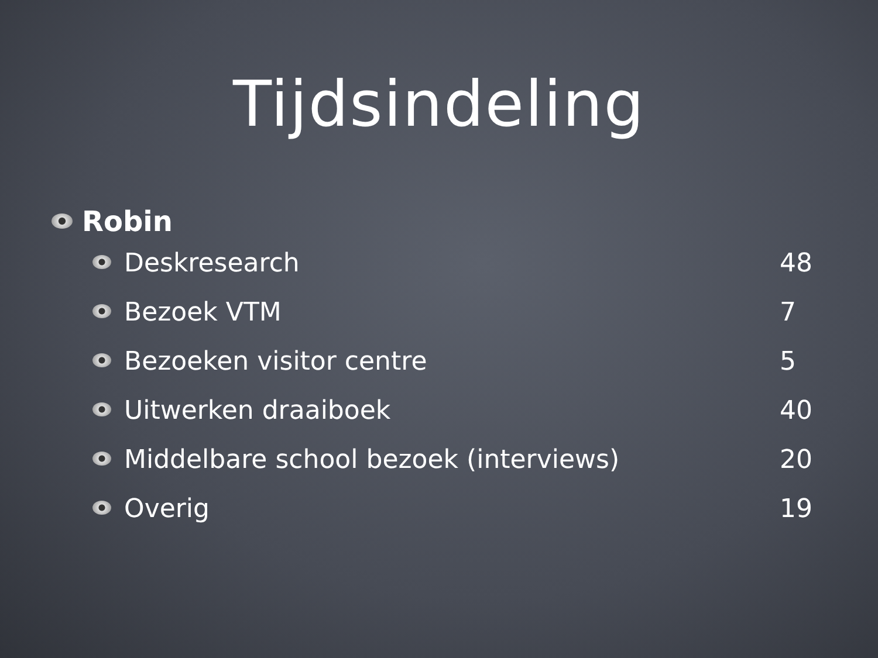Tijdsindeling
Robin
Deskresearch 48
Bezoek VTM 7
Bezoeken visitor centre 5
Uitwerken draaiboek 40
Middelbare school bezoek (interviews) 20
Overig 19